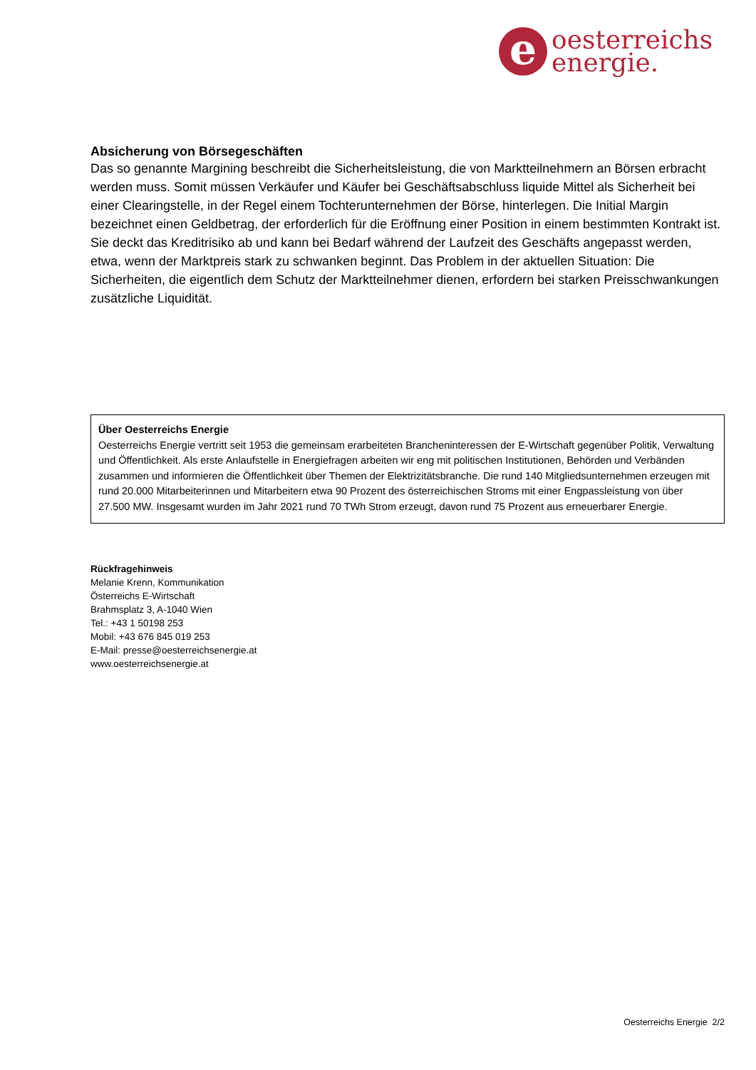e
oesterreichs
energie.
Absicherung von Börsegeschäften
Das so genannte Margining beschreibt die Sicherheitsleistung, die von Marktteilnehmern an Börsen erbracht werden muss. Somit müssen Verkäufer und Käufer bei Geschäftsabschluss liquide Mittel als Sicherheit bei einer Clearingstelle, in der Regel einem Tochterunternehmen der Börse, hinterlegen. Die Initial Margin bezeichnet einen Geldbetrag, der erforderlich für die Eröffnung einer Position in einem bestimmten Kontrakt ist. Sie deckt das Kreditrisiko ab und kann bei Bedarf während der Laufzeit des Geschäfts angepasst werden, etwa, wenn der Marktpreis stark zu schwanken beginnt. Das Problem in der aktuellen Situation: Die Sicherheiten, die eigentlich dem Schutz der Marktteilnehmer dienen, erfordern bei starken Preisschwankungen zusätzliche Liquidität.
Über Oesterreichs Energie
Oesterreichs Energie vertritt seit 1953 die gemeinsam erarbeiteten Brancheninteressen der E-Wirtschaft gegenüber Politik, Verwaltung und Öffentlichkeit. Als erste Anlaufstelle in Energiefragen arbeiten wir eng mit politischen Institutionen, Behörden und Verbänden zusammen und informieren die Öffentlichkeit über Themen der Elektrizitätsbranche. Die rund 140 Mitgliedsunternehmen erzeugen mit rund 20.000 Mitarbeiterinnen und Mitarbeitern etwa 90 Prozent des österreichischen Stroms mit einer Engpassleistung von über 27.500 MW. Insgesamt wurden im Jahr 2021 rund 70 TWh Strom erzeugt, davon rund 75 Prozent aus erneuerbarer Energie.
Rückfragehinweis
Melanie Krenn, Kommunikation
Österreichs E-Wirtschaft
Brahmsplatz 3, A-1040 Wien
Tel.: +43 1 50198 253
Mobil: +43 676 845 019 253
E-Mail: presse@oesterreichsenergie.at
www.oesterreichsenergie.at
Oesterreichs Energie 2/2